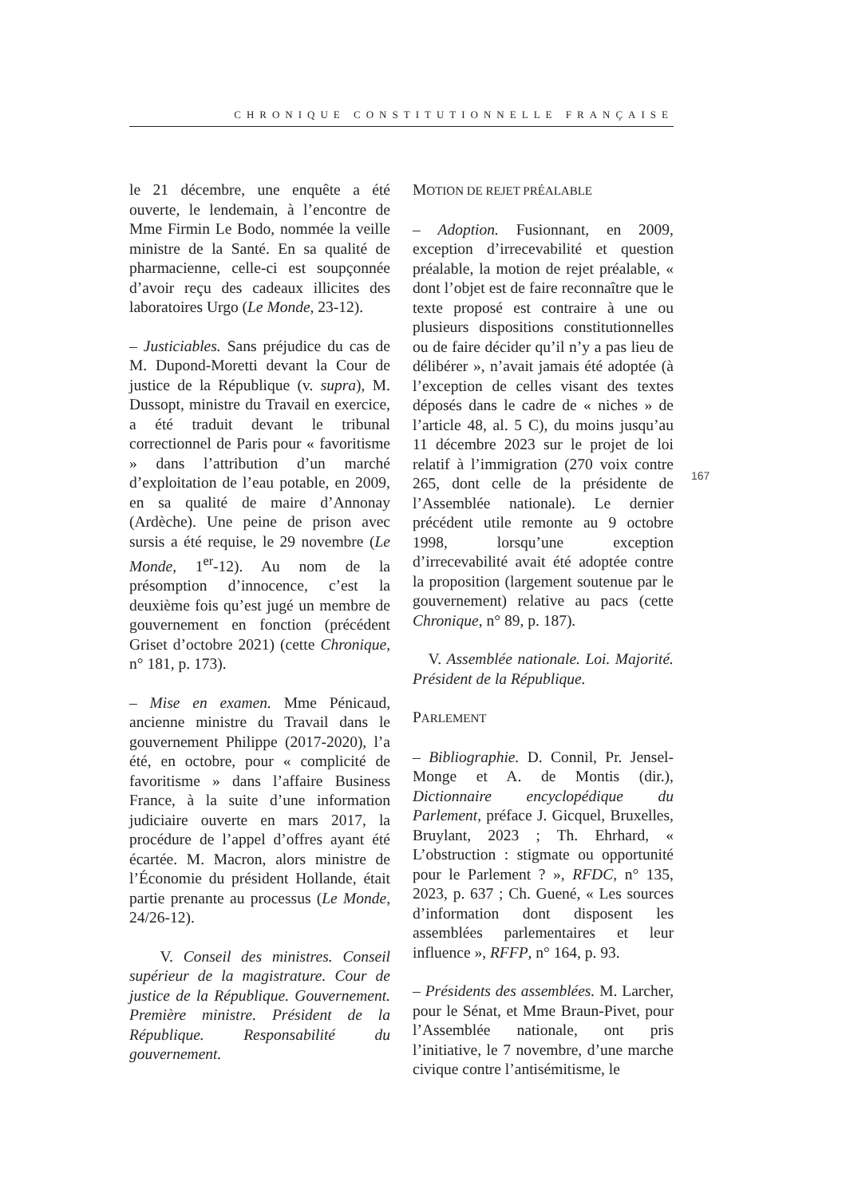CHRONIQUE CONSTITUTIONNELLE FRANÇAISE
le 21 décembre, une enquête a été ouverte, le lendemain, à l’encontre de Mme Firmin Le Bodo, nommée la veille ministre de la Santé. En sa qualité de pharmacienne, celle-ci est soupçonnée d’avoir reçu des cadeaux illicites des laboratoires Urgo (Le Monde, 23-12).
– Justiciables. Sans préjudice du cas de M. Dupond-Moretti devant la Cour de justice de la République (v. supra), M. Dussopt, ministre du Travail en exercice, a été traduit devant le tribunal correctionnel de Paris pour « favoritisme » dans l’attribution d’un marché d’exploitation de l’eau potable, en 2009, en sa qualité de maire d’Annonay (Ardèche). Une peine de prison avec sursis a été requise, le 29 novembre (Le Monde, 1<sup>er</sup>-12). Au nom de la présomption d’innocence, c’est la deuxième fois qu’est jugé un membre de gouvernement en fonction (précédent Griset d’octobre 2021) (cette Chronique, n° 181, p. 173).
– Mise en examen. Mme Pénicaud, ancienne ministre du Travail dans le gouvernement Philippe (2017-2020), l’a été, en octobre, pour « complicité de favoritisme » dans l’affaire Business France, à la suite d’une information judiciaire ouverte en mars 2017, la procédure de l’appel d’offres ayant été écartée. M. Macron, alors ministre de l’Économie du président Hollande, était partie prenante au processus (Le Monde, 24/26-12).
V. Conseil des ministres. Conseil supérieur de la magistrature. Cour de justice de la République. Gouvernement. Première ministre. Président de la République. Responsabilité du gouvernement.
MOTION DE REJET PRÉALABLE
– Adoption. Fusionnant, en 2009, exception d’irrecevabilité et question préalable, la motion de rejet préalable, « dont l’objet est de faire reconnaître que le texte proposé est contraire à une ou plusieurs dispositions constitutionnelles ou de faire décider qu’il n’y a pas lieu de délibérer », n’avait jamais été adoptée (à l’exception de celles visant des textes déposés dans le cadre de « niches » de l’article 48, al. 5 C), du moins jusqu’au 11 décembre 2023 sur le projet de loi relatif à l’immigration (270 voix contre 265, dont celle de la présidente de l’Assemblée nationale). Le dernier précédent utile remonte au 9 octobre 1998, lorsqu’une exception d’irrecevabilité avait été adoptée contre la proposition (largement soutenue par le gouvernement) relative au pacs (cette Chronique, n° 89, p. 187).
V. Assemblée nationale. Loi. Majorité. Président de la République.
PARLEMENT
– Bibliographie. D. Connil, Pr. Jensel-Monge et A. de Montis (dir.), Dictionnaire encyclopédique du Parlement, préface J. Gicquel, Bruxelles, Bruylant, 2023 ; Th. Ehrhard, « L’obstruction : stigmate ou opportunité pour le Parlement ? », RFDC, n° 135, 2023, p. 637 ; Ch. Guené, « Les sources d’information dont disposent les assemblées parlementaires et leur influence », RFFP, n° 164, p. 93.
– Présidents des assemblées. M. Larcher, pour le Sénat, et Mme Braun-Pivet, pour l’Assemblée nationale, ont pris l’initiative, le 7 novembre, d’une marche civique contre l’antisémitisme, le
167